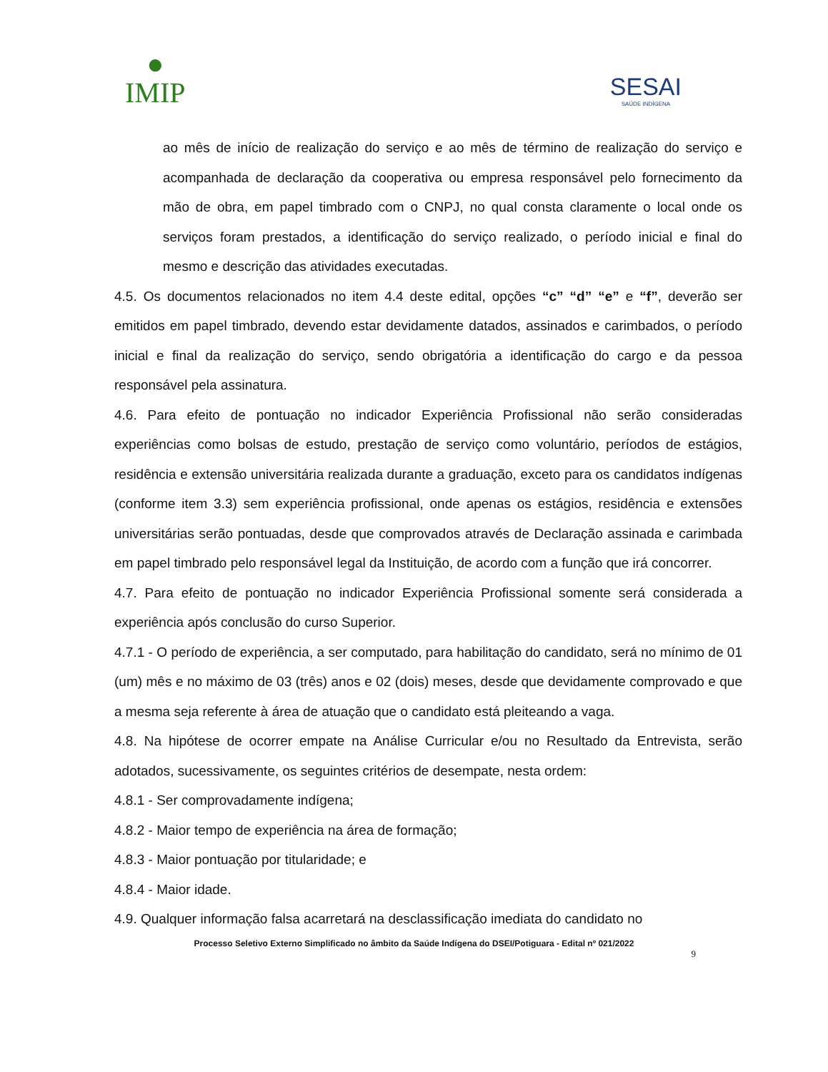●
IMIP
SESAI
SAÚDE INDÍGENA
ao mês de início de realização do serviço e ao mês de término de realização do serviço e acompanhada de declaração da cooperativa ou empresa responsável pelo fornecimento da mão de obra, em papel timbrado com o CNPJ, no qual consta claramente o local onde os serviços foram prestados, a identificação do serviço realizado, o período inicial e final do mesmo e descrição das atividades executadas.
4.5. Os documentos relacionados no item 4.4 deste edital, opções “c” “d” “e” e “f”, deverão ser emitidos em papel timbrado, devendo estar devidamente datados, assinados e carimbados, o período inicial e final da realização do serviço, sendo obrigatória a identificação do cargo e da pessoa responsável pela assinatura.
4.6. Para efeito de pontuação no indicador Experiência Profissional não serão consideradas experiências como bolsas de estudo, prestação de serviço como voluntário, períodos de estágios, residência e extensão universitária realizada durante a graduação, exceto para os candidatos indígenas (conforme item 3.3) sem experiência profissional, onde apenas os estágios, residência e extensões universitárias serão pontuadas, desde que comprovados através de Declaração assinada e carimbada em papel timbrado pelo responsável legal da Instituição, de acordo com a função que irá concorrer.
4.7. Para efeito de pontuação no indicador Experiência Profissional somente será considerada a experiência após conclusão do curso Superior.
4.7.1 - O período de experiência, a ser computado, para habilitação do candidato, será no mínimo de 01 (um) mês e no máximo de 03 (três) anos e 02 (dois) meses, desde que devidamente comprovado e que a mesma seja referente à área de atuação que o candidato está pleiteando a vaga.
4.8. Na hipótese de ocorrer empate na Análise Curricular e/ou no Resultado da Entrevista, serão adotados, sucessivamente, os seguintes critérios de desempate, nesta ordem:
4.8.1 - Ser comprovadamente indígena;
4.8.2 - Maior tempo de experiência na área de formação;
4.8.3 - Maior pontuação por titularidade; e
4.8.4 - Maior idade.
4.9. Qualquer informação falsa acarretará na desclassificação imediata do candidato no
Processo Seletivo Externo Simplificado no âmbito da Saúde Indígena do DSEI/Potiguara - Edital nº 021/2022
9